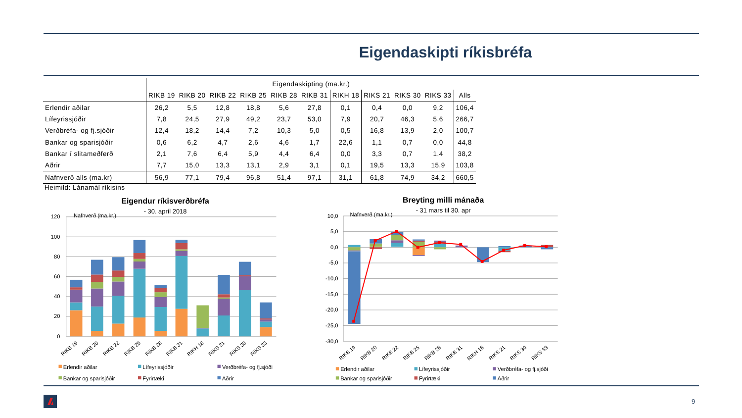Eigendaskipti ríkisbréfa
| | Eigendaskipting (ma.kr.) | | | | | | | | | | |
| | RIKB 19 | RIKB 20 | RIKB 22 | RIKB 25 | RIKB 28 | RIKB 31 | RIKH 18 | RIKS 21 | RIKS 30 | RIKS 33 | Alls |
| Erlendir aðilar | 26,2 | 5,5 | 12,8 | 18,8 | 5,6 | 27,8 | 0,1 | 0,4 | 0,0 | 9,2 | 106,4 |
| Lífeyrissjóðir | 7,8 | 24,5 | 27,9 | 49,2 | 23,7 | 53,0 | 7,9 | 20,7 | 46,3 | 5,6 | 266,7 |
| Verðbréfa- og fj.sjóðir | 12,4 | 18,2 | 14,4 | 7,2 | 10,3 | 5,0 | 0,5 | 16,8 | 13,9 | 2,0 | 100,7 |
| Bankar og sparisjóðir | 0,6 | 6,2 | 4,7 | 2,6 | 4,6 | 1,7 | 22,6 | 1,1 | 0,7 | 0,0 | 44,8 |
| Bankar í slitameðferð | 2,1 | 7,6 | 6,4 | 5,9 | 4,4 | 6,4 | 0,0 | 3,3 | 0,7 | 1,4 | 38,2 |
| Aðrir | 7,7 | 15,0 | 13,3 | 13,1 | 2,9 | 3,1 | 0,1 | 19,5 | 13,3 | 15,9 | 103,8 |
| Nafnverð alls (ma.kr) | 56,9 | 77,1 | 79,4 | 96,8 | 51,4 | 97,1 | 31,1 | 61,8 | 74,9 | 34,2 | 660,5 |
Heimild: Lánamál ríkisins
Eigendur ríkisverðbréfa
- 30. apríl 2018
120
100
80
60
40
20
0
Nafnverð (ma.kr.)
RIKB 19
RIKB 20
RIKB 22
RIKB 25
RIKB 28
RIKB 31
RIKH 18
RIKS 21
RIKS 30
RIKS 33
Erlendir aðilar
Lífeyrissjóðir
Verðbréfa- og fj.sjóði
Bankar og sparisjóðir
Fyrirtæki
Aðrir
Breyting milli mánaða
- 31 mars til 30. apr
10,0
5,0
0,0
-5,0
-10,0
-15,0
-20,0
-25,0
-30,0
Nafnverð (ma.kr.)
RIKB 19
RIKB 20
RIKB 22
RIKB 25
RIKB 28
RIKB 31
RIKH 18
RIKS 21
RIKS 30
RIKS 33
Erlendir aðilar
Lífeyrissjóðir
Verðbréfa- og fj.sjóði
Bankar og sparisjóðir
Fyrirtæki
Aðrir
9